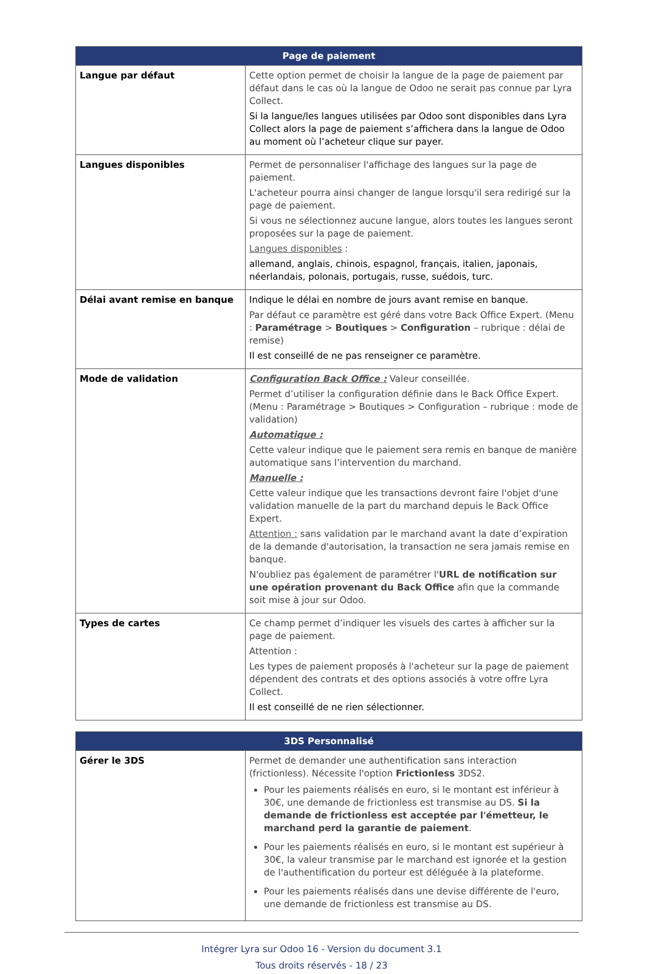| Page de paiement | |
| --- | --- |
| Langue par défaut | Cette option permet de choisir la langue de la page de paiement par défaut dans le cas où la langue de Odoo ne serait pas connue par Lyra Collect. Si la langue/les langues utilisées par Odoo sont disponibles dans Lyra Collect alors la page de paiement s’affichera dans la langue de Odoo au moment où l’acheteur clique sur payer. |
| Langues disponibles | Permet de personnaliser l'affichage des langues sur la page de paiement. L'acheteur pourra ainsi changer de langue lorsqu'il sera redirigé sur la page de paiement. Si vous ne sélectionnez aucune langue, alors toutes les langues seront proposées sur la page de paiement. Langues disponibles : allemand, anglais, chinois, espagnol, français, italien, japonais, néerlandais, polonais, portugais, russe, suédois, turc. |
| Délai avant remise en banque | Indique le délai en nombre de jours avant remise en banque. Par défaut ce paramètre est géré dans votre Back Office Expert. (Menu : Paramétrage > Boutiques > Configuration – rubrique : délai de remise) Il est conseillé de ne pas renseigner ce paramètre. |
| Mode de validation | Configuration Back Office : Valeur conseillée. Permet d’utiliser la configuration définie dans le Back Office Expert. (Menu : Paramétrage > Boutiques > Configuration – rubrique : mode de validation) Automatique : Cette valeur indique que le paiement sera remis en banque de manière automatique sans l’intervention du marchand. Manuelle : Cette valeur indique que les transactions devront faire l'objet d'une validation manuelle de la part du marchand depuis le Back Office Expert. Attention : sans validation par le marchand avant la date d’expiration de la demande d'autorisation, la transaction ne sera jamais remise en banque. N'oubliez pas également de paramétrer l' URL de notification sur une opération provenant du Back Office afin que la commande soit mise à jour sur Odoo. |
| Types de cartes | Ce champ permet d’indiquer les visuels des cartes à afficher sur la page de paiement. Attention : Les types de paiement proposés à l'acheteur sur la page de paiement dépendent des contrats et des options associés à votre offre Lyra Collect. Il est conseillé de ne rien sélectionner. |
| 3DS Personnalisé | |
| --- | --- |
| Gérer le 3DS | Permet de demander une authentification sans interaction (frictionless). Nécessite l'option Frictionless 3DS2. Pour les paiements réalisés en euro, si le montant est inférieur à 30€, une demande de frictionless est transmise au DS. Si la demande de frictionless est acceptée par l'émetteur, le marchand perd la garantie de paiement . Pour les paiements réalisés en euro, si le montant est supérieur à 30€, la valeur transmise par le marchand est ignorée et la gestion de l'authentification du porteur est déléguée à la plateforme. Pour les paiements réalisés dans une devise différente de l'euro, une demande de frictionless est transmise au DS. |
Intégrer Lyra sur Odoo 16 - Version du document 3.1
Tous droits réservés - 18 / 23